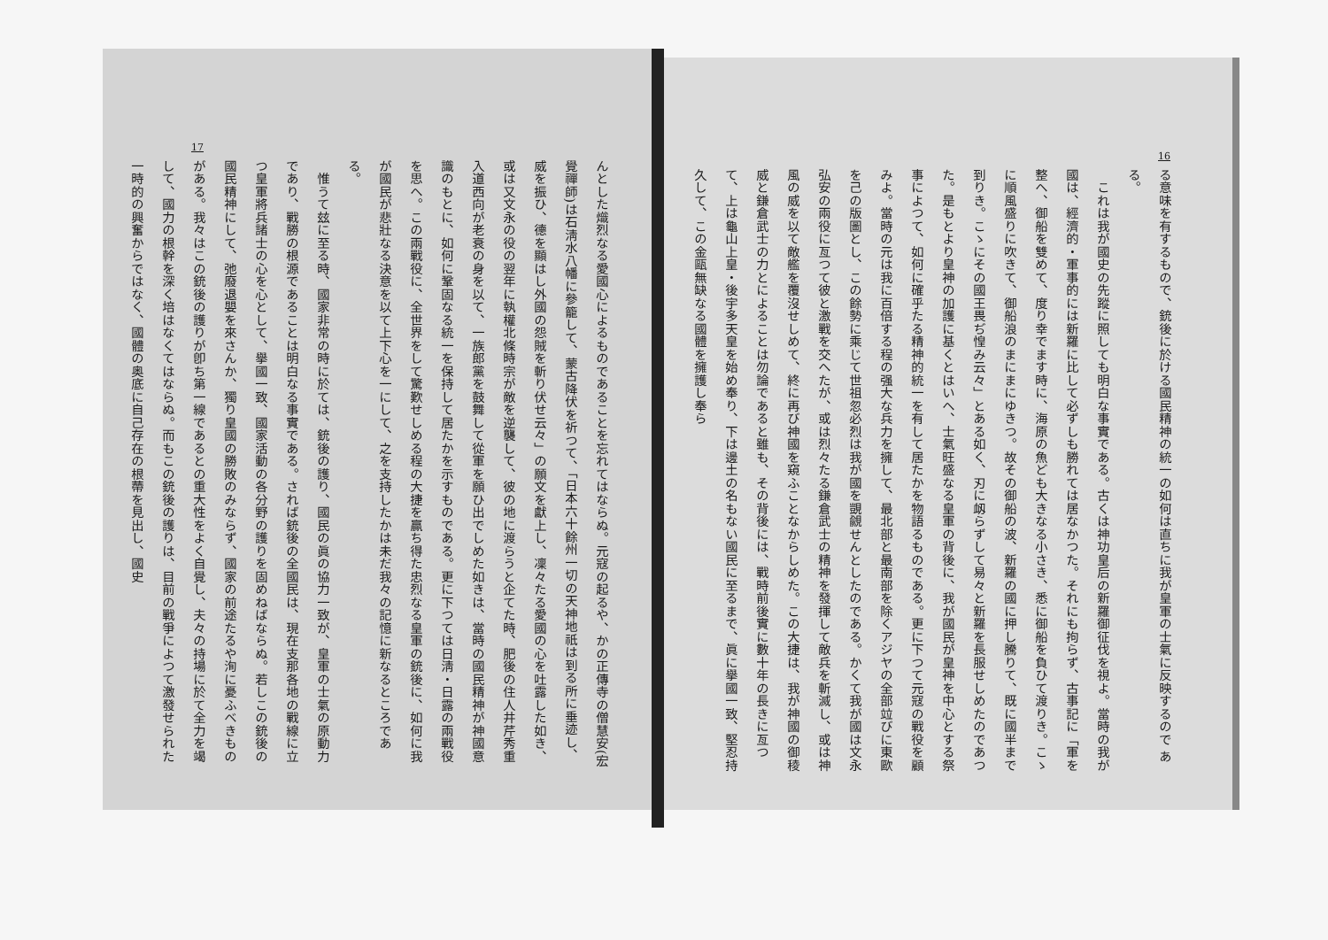16
る意味を有するもので、銃後に於ける國民精神の統一の如何は直ちに我が皇軍の士氣に反映するので ある。
　これは我が國史の先蹤に照しても明白な事實である。古くは神功皇后の新羅御征伐を視よ。當時の我が國は、經濟的・軍事的には新羅に比して必ずしも勝れては居なかつた。それにも拘らず、古事記に「軍を整へ、御船を雙めて、度り幸でます時に、海原の魚ども大きなる小さき、悉に御船を負ひて渡りき。こゝに順風盛りに吹きて、御船浪のまにまにゆきつ。故その御船の波、新羅の國に押し騰りて、既に國半まで到りき。こゝにその國王畏ぢ惶み云々」とある如く、刃に衂らずして易々と新羅を長服せしめたのであつた。是もとより皇神の加護に基くとはいへ、士氣旺盛なる皇軍の背後に、我が國民が皇神を中心とする祭事によつて、如何に確乎たる精神的統一を有して居たかを物語るものである。更に下つて元寇の戰役を顧みよ。當時の元は我に百倍する程の强大な兵力を擁して、最北部と最南部を除くアジヤの全部竝びに東歐を己の版圖とし、この餘勢に乘じて世祖忽必烈は我が國を覬覦せんとしたのである。かくて我が國は文永弘安の兩役に亙つて彼と激戰を交へたが、或は烈々たる鎌倉武士の精神を發揮して敵兵を斬滅し、或は神風の威を以て敵艦を覆沒せしめて、終に再び神國を窺ふことなからしめた。この大捷は、我が神國の御稜威と鎌倉武士の力とによることは勿論であると雖も、その背後には、戰時前後實に數十年の長きに亙つて、上は龜山上皇・後宇多天皇を始め奉り、下は邊土の名もない國民に至るまで、眞に擧國一致、堅忍持久して、この金甌無缺なる國體を擁護し奉ら
17
んとした熾烈なる愛國心によるものであることを忘れてはならぬ。元寇の起るや、かの正傳寺の僧慧安(宏覺禪師)は石淸水八幡に參籠して、蒙古降伏を祈つて、「日本六十餘州一切の天神地祇は到る所に垂迹し、威を振ひ、德を顯はし外國の怨賊を斬り伏せ云々」の願文を獻上し、凜々たる愛國の心を吐露した如き、或は又文永の役の翌年に執權北條時宗が敵を逆襲して、彼の地に渡らうと企てた時、肥後の住人井芹秀重入道西向が老衰の身を以て、一族郎黨を鼓舞して從軍を願ひ出でしめた如きは、當時の國民精神が神國意識のもとに、如何に鞏固なる統一を保持して居たかを示すものである。更に下つては日淸・日露の兩戰役を思へ。この兩戰役に、全世界をして驚歎せしめる程の大捷を贏ち得た忠烈なる皇軍の銃後に、如何に我が國民が悲壯なる決意を以て上下心を一にして、之を支持したかは未だ我々の記憶に新なるところである。
　惟うて玆に至る時、國家非常の時に於ては、銃後の護り、國民の眞の協力一致が、皇軍の士氣の原動力であり、戰勝の根源であることは明白なる事實である。されば銃後の全國民は、現在支那各地の戰線に立つ皇軍將兵諸士の心を心として、擧國一致、國家活動の各分野の護りを固めねばならぬ。若しこの銃後の國民精神にして、弛廢退嬰を來さんか、獨り皇國の勝敗のみならず、國家の前途たるや洵に憂ふべきものがある。我々はこの銃後の護りが卽ち第一線であるとの重大性をよく自覺し、夫々の持場に於て全力を竭して、國力の根幹を深く培はなくてはならぬ。而もこの銃後の護りは、目前の戰爭によつて激發せられた一時的の興奮からではなく、國體の奥底に自己存在の根蔕を見出し、國史